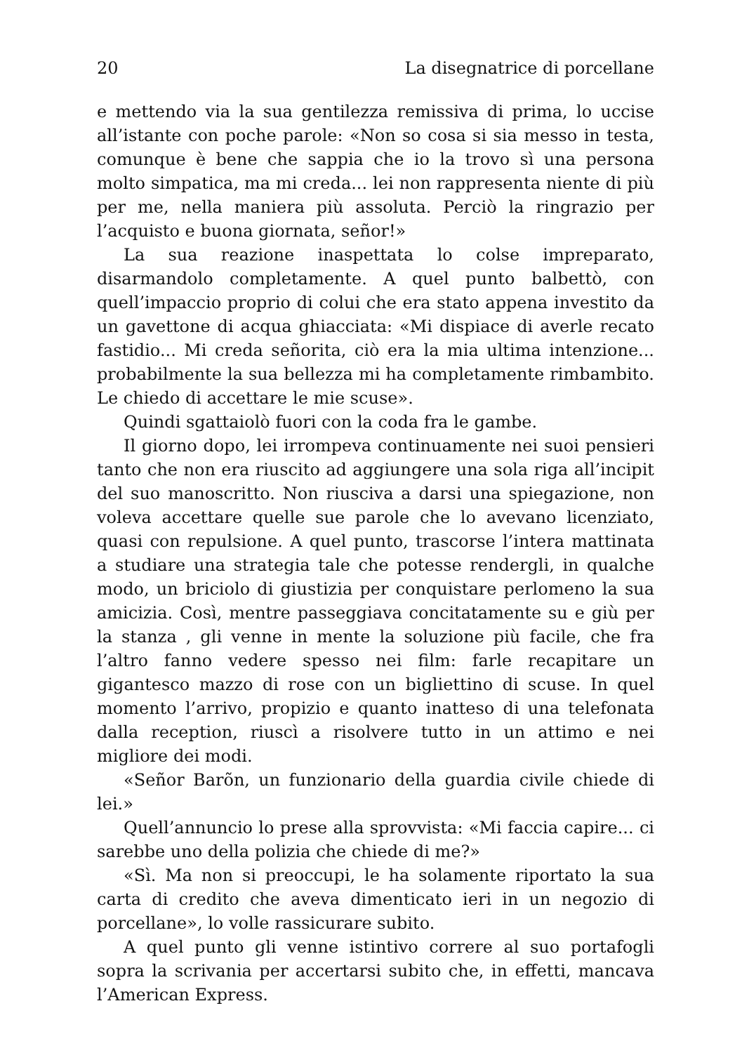20 La disegnatrice di porcellane
e mettendo via la sua gentilezza remissiva di prima, lo uccise all’istante con poche parole: «Non so cosa si sia messo in testa, comunque è bene che sappia che io la trovo sì una persona molto simpatica, ma mi creda... lei non rappresenta niente di più per me, nella maniera più assoluta. Perciò la ringrazio per l’acquisto e buona giornata, señor!»
La sua reazione inaspettata lo colse impreparato, disarmandolo completamente. A quel punto balbettò, con quell’impaccio proprio di colui che era stato appena investito da un gavettone di acqua ghiacciata: «Mi dispiace di averle recato fastidio... Mi creda señorita, ciò era la mia ultima intenzione... probabilmente la sua bellezza mi ha completamente rimbambito. Le chiedo di accettare le mie scuse».
Quindi sgattaiolò fuori con la coda fra le gambe.
Il giorno dopo, lei irrompeva continuamente nei suoi pensieri tanto che non era riuscito ad aggiungere una sola riga all’incipit del suo manoscritto. Non riusciva a darsi una spiegazione, non voleva accettare quelle sue parole che lo avevano licenziato, quasi con repulsione. A quel punto, trascorse l’intera mattinata a studiare una strategia tale che potesse rendergli, in qualche modo, un briciolo di giustizia per conquistare perlomeno la sua amicizia. Così, mentre passeggiava concitatamente su e giù per la stanza , gli venne in mente la soluzione più facile, che fra l’altro fanno vedere spesso nei film: farle recapitare un gigantesco mazzo di rose con un bigliettino di scuse. In quel momento l’arrivo, propizio e quanto inatteso di una telefonata dalla reception, riuscì a risolvere tutto in un attimo e nei migliore dei modi.
«Señor Barõn, un funzionario della guardia civile chiede di lei.»
Quell’annuncio lo prese alla sprovvista: «Mi faccia capire... ci sarebbe uno della polizia che chiede di me?»
«Sì. Ma non si preoccupi, le ha solamente riportato la sua carta di credito che aveva dimenticato ieri in un negozio di porcellane», lo volle rassicurare subito.
A quel punto gli venne istintivo correre al suo portafogli sopra la scrivania per accertarsi subito che, in effetti, mancava l’American Express.